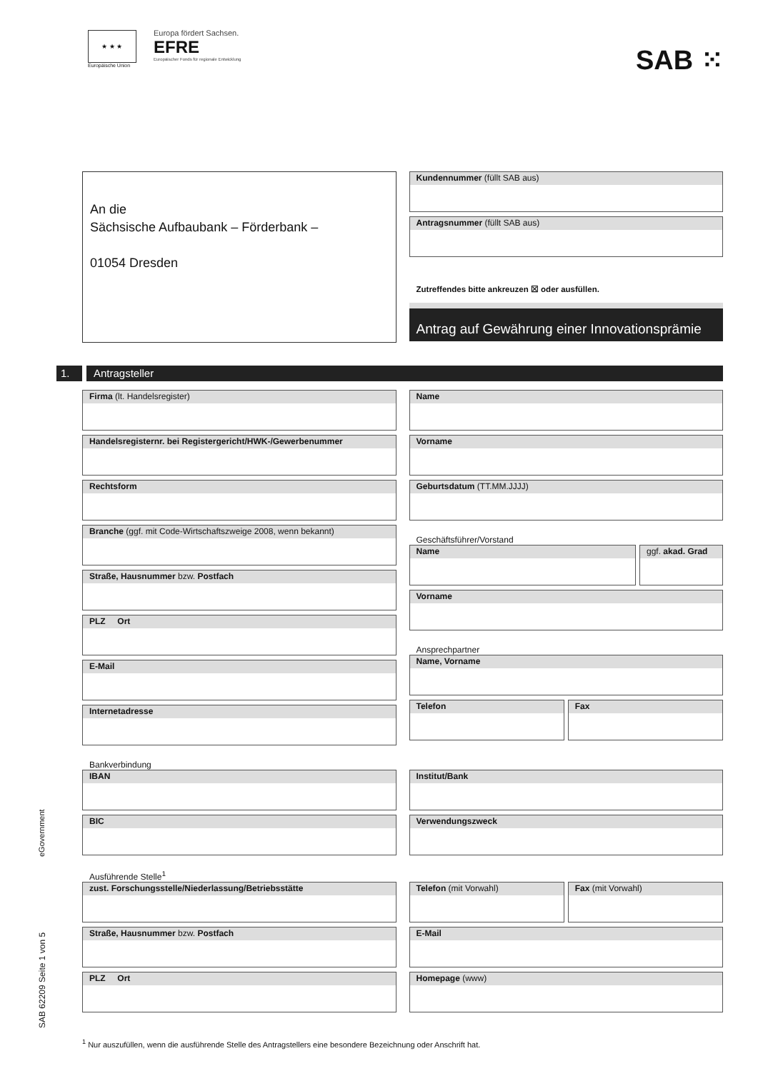★ ★ ★
Europäische Union
Europa fördert Sachsen.
EFRE
Europäischer Fonds für regionale Entwicklung
SAB ⁙
An die
Sächsische Aufbaubank – Förderbank –
01054 Dresden
Kundennummer (füllt SAB aus)
Antragsnummer (füllt SAB aus)
Zutreffendes bitte ankreuzen ☒ oder ausfüllen.
Antrag auf Gewährung einer Innovationsprämie
1. Antragsteller
Firma (lt. Handelsregister)
Handelsregisternr. bei Registergericht/HWK-/Gewerbenummer
Rechtsform
Branche (ggf. mit Code-Wirtschaftszweige 2008, wenn bekannt)
Straße, Hausnummer bzw. Postfach
PLZ Ort
E-Mail
Internetadresse
Name
Vorname
Geburtsdatum (TT.MM.JJJJ)
Geschäftsführer/Vorstand
Name ggf. akad. Grad
Vorname
Ansprechpartner
Name, Vorname
Telefon Fax
Bankverbindung
IBAN
BIC
Institut/Bank
Verwendungszweck
Ausführende Stelle<sup>1</sup>
zust. Forschungsstelle/Niederlassung/Betriebsstätte
Straße, Hausnummer bzw. Postfach
PLZ Ort
Telefon (mit Vorwahl) Fax (mit Vorwahl)
E-Mail
Homepage (www)
<sup>1</sup> Nur auszufüllen, wenn die ausführende Stelle des Antragstellers eine besondere Bezeichnung oder Anschrift hat.
eGovernment
SAB 62209 Seite 1 von 5